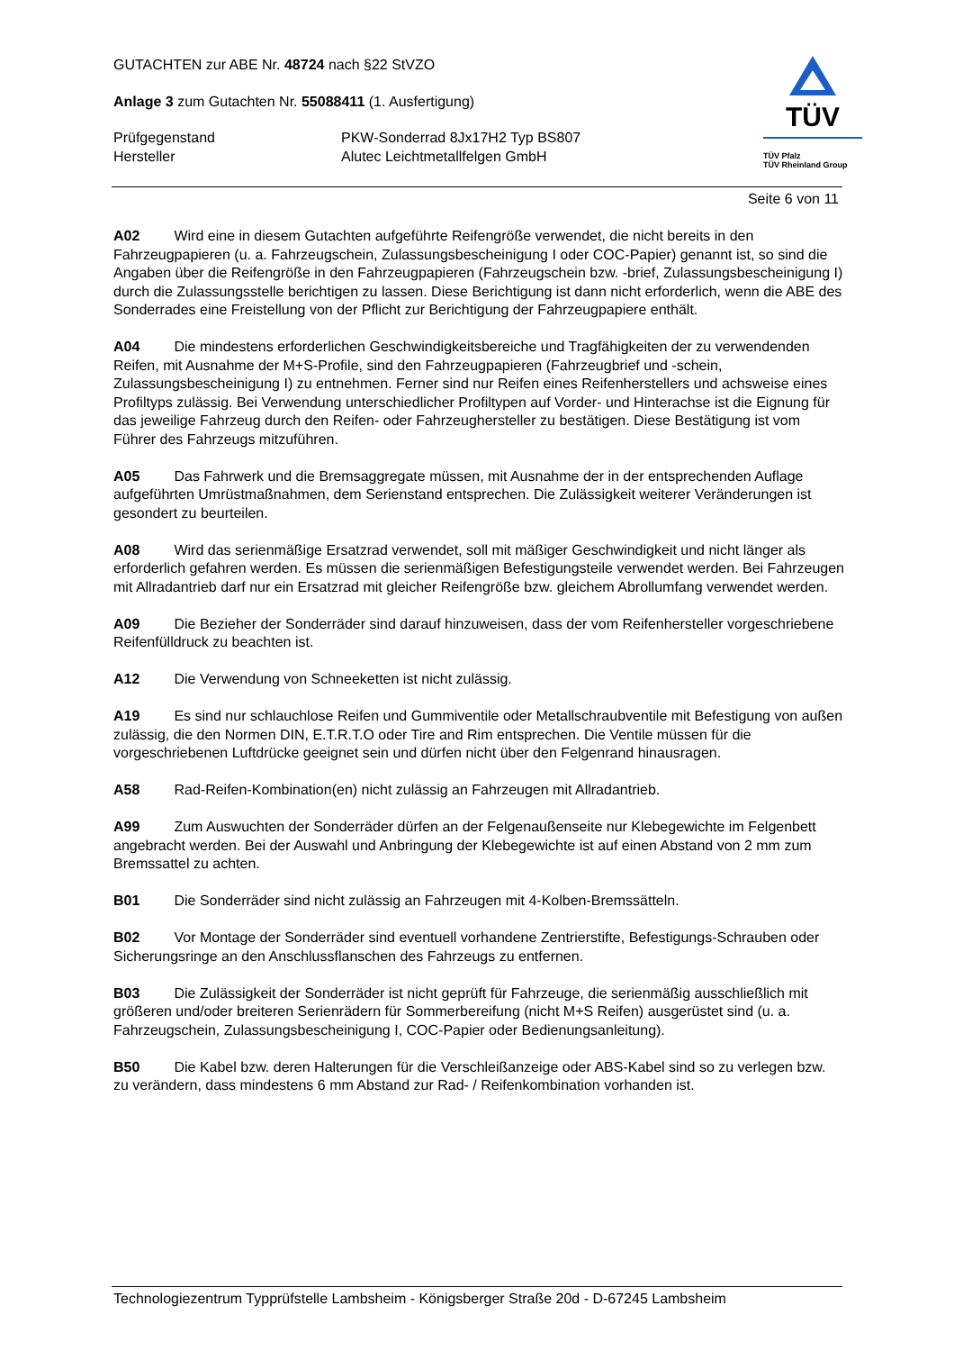GUTACHTEN zur ABE Nr. 48724 nach §22 StVZO
Anlage 3 zum Gutachten Nr. 55088411 (1. Ausfertigung)
Prüfgegenstand PKW-Sonderrad 8Jx17H2 Typ BS807
Hersteller Alutec Leichtmetallfelgen GmbH
TÜV
TÜV Pfalz
TÜV Rheinland Group
Seite 6 von 11
A02 Wird eine in diesem Gutachten aufgeführte Reifengröße verwendet, die nicht bereits in den Fahrzeugpapieren (u. a. Fahrzeugschein, Zulassungsbescheinigung I oder COC-Papier) genannt ist, so sind die Angaben über die Reifengröße in den Fahrzeugpapieren (Fahrzeugschein bzw. -brief, Zulassungsbescheinigung I) durch die Zulassungsstelle berichtigen zu lassen. Diese Berichtigung ist dann nicht erforderlich, wenn die ABE des Sonderrades eine Freistellung von der Pflicht zur Berichtigung der Fahrzeugpapiere enthält.
A04 Die mindestens erforderlichen Geschwindigkeitsbereiche und Tragfähigkeiten der zu verwendenden Reifen, mit Ausnahme der M+S-Profile, sind den Fahrzeugpapieren (Fahrzeugbrief und -schein, Zulassungsbescheinigung I) zu entnehmen. Ferner sind nur Reifen eines Reifenherstellers und achsweise eines Profiltyps zulässig. Bei Verwendung unterschiedlicher Profiltypen auf Vorder- und Hinterachse ist die Eignung für das jeweilige Fahrzeug durch den Reifen- oder Fahrzeughersteller zu bestätigen. Diese Bestätigung ist vom Führer des Fahrzeugs mitzuführen.
A05 Das Fahrwerk und die Bremsaggregate müssen, mit Ausnahme der in der entsprechenden Auflage aufgeführten Umrüstmaßnahmen, dem Serienstand entsprechen. Die Zulässigkeit weiterer Veränderungen ist gesondert zu beurteilen.
A08 Wird das serienmäßige Ersatzrad verwendet, soll mit mäßiger Geschwindigkeit und nicht länger als erforderlich gefahren werden. Es müssen die serienmäßigen Befestigungsteile verwendet werden. Bei Fahrzeugen mit Allradantrieb darf nur ein Ersatzrad mit gleicher Reifengröße bzw. gleichem Abrollumfang verwendet werden.
A09 Die Bezieher der Sonderräder sind darauf hinzuweisen, dass der vom Reifenhersteller vorgeschriebene Reifenfülldruck zu beachten ist.
A12 Die Verwendung von Schneeketten ist nicht zulässig.
A19 Es sind nur schlauchlose Reifen und Gummiventile oder Metallschraubventile mit Befestigung von außen zulässig, die den Normen DIN, E.T.R.T.O oder Tire and Rim entsprechen. Die Ventile müssen für die vorgeschriebenen Luftdrücke geeignet sein und dürfen nicht über den Felgenrand hinausragen.
A58 Rad-Reifen-Kombination(en) nicht zulässig an Fahrzeugen mit Allradantrieb.
A99 Zum Auswuchten der Sonderräder dürfen an der Felgenaußenseite nur Klebegewichte im Felgenbett angebracht werden. Bei der Auswahl und Anbringung der Klebegewichte ist auf einen Abstand von 2 mm zum Bremssattel zu achten.
B01 Die Sonderräder sind nicht zulässig an Fahrzeugen mit 4-Kolben-Bremssätteln.
B02 Vor Montage der Sonderräder sind eventuell vorhandene Zentrierstifte, Befestigungs-Schrauben oder Sicherungsringe an den Anschlussflanschen des Fahrzeugs zu entfernen.
B03 Die Zulässigkeit der Sonderräder ist nicht geprüft für Fahrzeuge, die serienmäßig ausschließlich mit größeren und/oder breiteren Serienrädern für Sommerbereifung (nicht M+S Reifen) ausgerüstet sind (u. a. Fahrzeugschein, Zulassungsbescheinigung I, COC-Papier oder Bedienungsanleitung).
B50 Die Kabel bzw. deren Halterungen für die Verschleißanzeige oder ABS-Kabel sind so zu verlegen bzw. zu verändern, dass mindestens 6 mm Abstand zur Rad- / Reifenkombination vorhanden ist.
Technologiezentrum Typprüfstelle Lambsheim - Königsberger Straße 20d - D-67245 Lambsheim